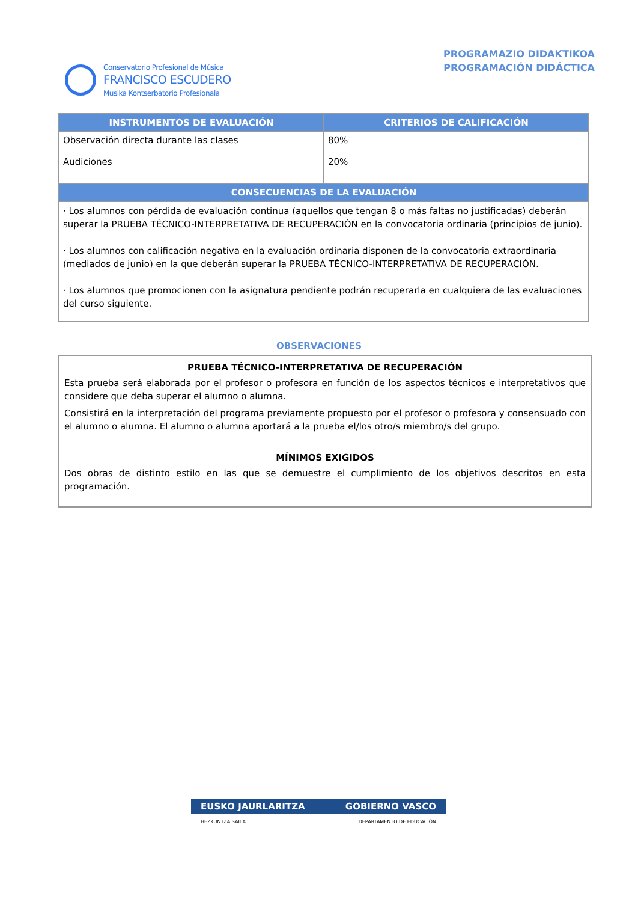Conservatorio Profesional de Música
FRANCISCO ESCUDERO
Musika Kontserbatorio Profesionala
PROGRAMAZIO DIDAKTIKOA
PROGRAMACIÓN DIDÁCTICA
| INSTRUMENTOS DE EVALUACIÓN | CRITERIOS DE CALIFICACIÓN |
| --- | --- |
| Observación directa durante las clases Audiciones | 80% 20% |
| CONSECUENCIAS DE LA EVALUACIÓN | |
| · Los alumnos con pérdida de evaluación continua (aquellos que tengan 8 o más faltas no justificadas) deberán superar la PRUEBA TÉCNICO-INTERPRETATIVA DE RECUPERACIÓN en la convocatoria ordinaria (principios de junio). · Los alumnos con calificación negativa en la evaluación ordinaria disponen de la convocatoria extraordinaria (mediados de junio) en la que deberán superar la PRUEBA TÉCNICO-INTERPRETATIVA DE RECUPERACIÓN. · Los alumnos que promocionen con la asignatura pendiente podrán recuperarla en cualquiera de las evaluaciones del curso siguiente. | |
OBSERVACIONES
PRUEBA TÉCNICO-INTERPRETATIVA DE RECUPERACIÓN
Esta prueba será elaborada por el profesor o profesora en función de los aspectos técnicos e interpretativos que considere que deba superar el alumno o alumna.
Consistirá en la interpretación del programa previamente propuesto por el profesor o profesora y consensuado con el alumno o alumna. El alumno o alumna aportará a la prueba el/los otro/s miembro/s del grupo.
MÍNIMOS EXIGIDOS
Dos obras de distinto estilo en las que se demuestre el cumplimiento de los objetivos descritos en esta programación.
EUSKO JAURLARITZA GOBIERNO VASCO
HEZKUNTZA SAILA DEPARTAMENTO DE EDUCACIÓN